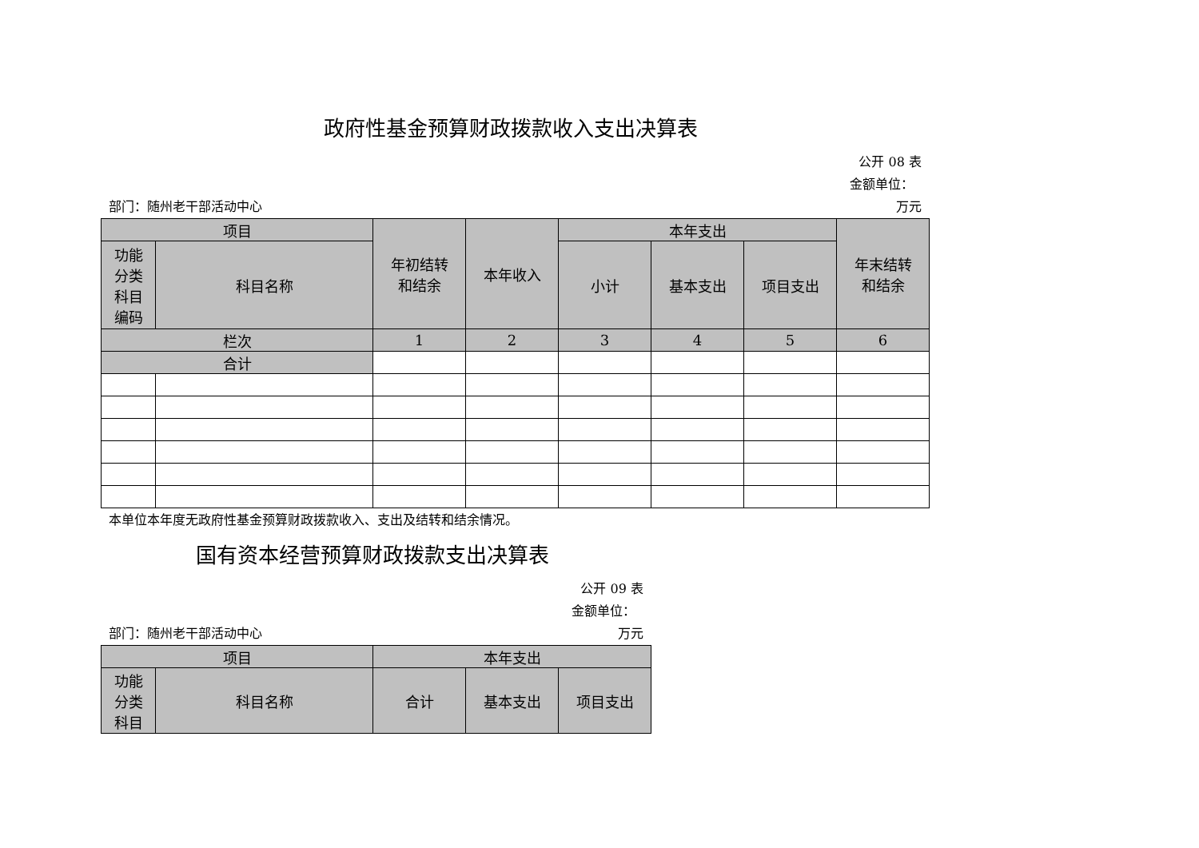政府性基金预算财政拨款收入支出决算表
公开 08 表
金额单位：
部门：随州老干部活动中心 万元
| 项目 | | 年初结转 和结余 | 本年收入 | 本年支出 | | | 年末结转 和结余 |
| --- | --- | --- | --- | --- | --- | --- | --- |
| 功能 分类 科目 编码 | 科目名称 | | | 小计 | 基本支出 | 项目支出 | |
| 栏次 | | 1 | 2 | 3 | 4 | 5 | 6 |
| 合计 | | | | | | | |
本单位本年度无政府性基金预算财政拨款收入、支出及结转和结余情况。
国有资本经营预算财政拨款支出决算表
公开 09 表
金额单位：
部门：随州老干部活动中心 万元
| 项目 | | 本年支出 | | |
| --- | --- | --- | --- | --- |
| 功能 分类 科目 | 科目名称 | 合计 | 基本支出 | 项目支出 |